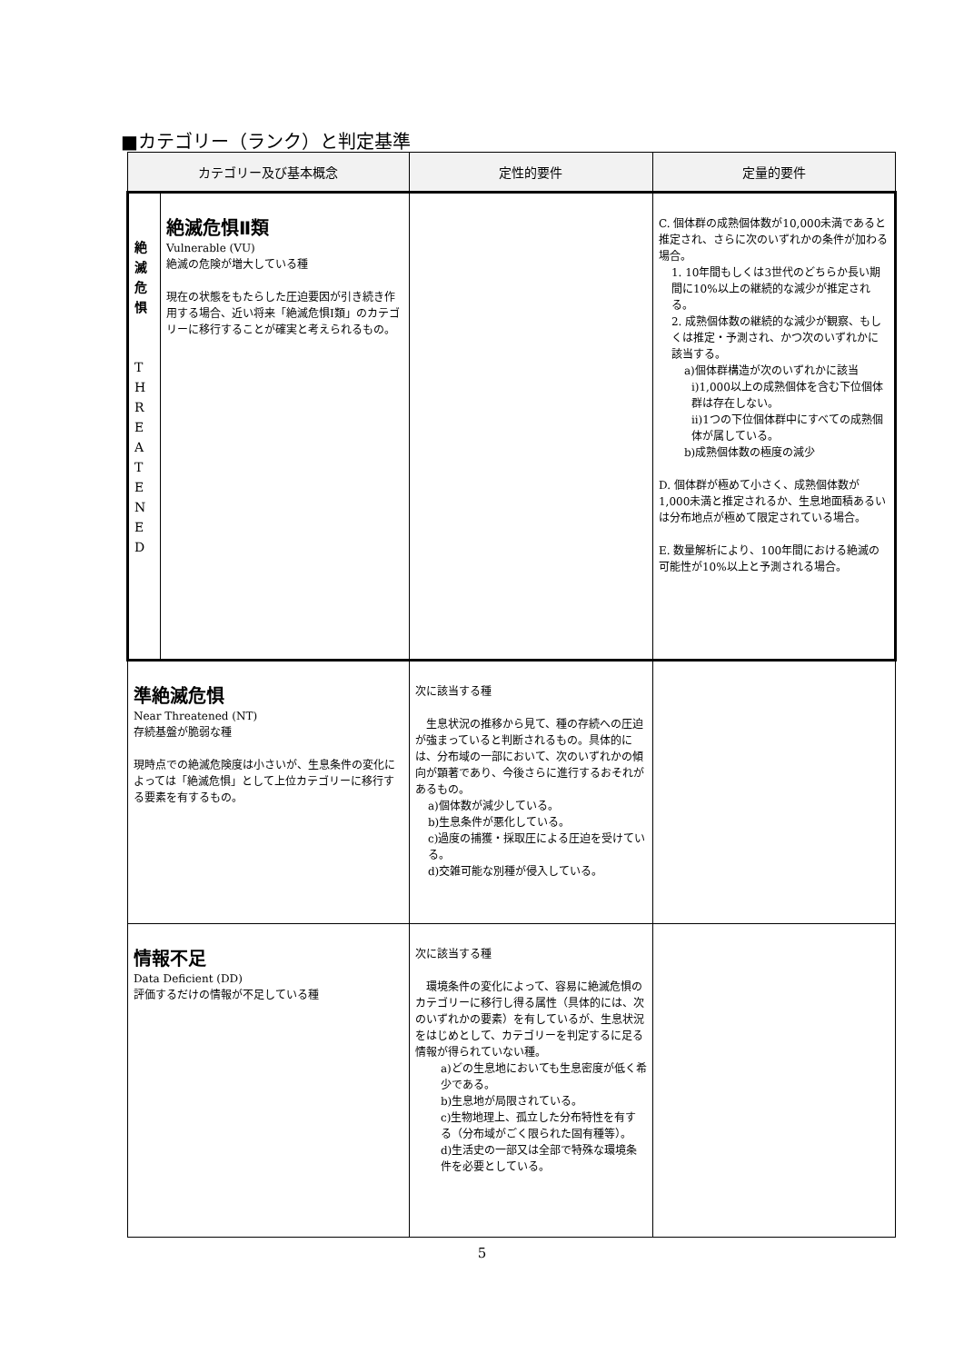■カテゴリー（ランク）と判定基準
| カテゴリー及び基本概念 | | 定性的要件 | 定量的要件 |
| --- | --- | --- | --- |
| 絶 滅 危 惧 T H R E A T E N E D | 絶滅危惧Ⅱ類 Vulnerable (VU) 絶滅の危険が増大している種 現在の状態をもたらした圧迫要因が引き続き作用する場合、近い将来「絶滅危惧Ⅰ類」のカテゴリーに移行することが確実と考えられるもの。 | | C. 個体群の成熟個体数が10,000未満であると推定され、さらに次のいずれかの条件が加わる場合。 1. 10年間もしくは3世代のどちらか長い期間に10%以上の継続的な減少が推定される。 2. 成熟個体数の継続的な減少が観察、もしくは推定・予測され、かつ次のいずれかに該当する。 a)個体群構造が次のいずれかに該当 i)1,000以上の成熟個体を含む下位個体群は存在しない。 ii)1つの下位個体群中にすべての成熟個体が属している。 b)成熟個体数の極度の減少 D. 個体群が極めて小さく、成熟個体数が1,000未満と推定されるか、生息地面積あるいは分布地点が極めて限定されている場合。 E. 数量解析により、100年間における絶滅の可能性が10%以上と予測される場合。 |
| 準絶滅危惧 Near Threatened (NT) 存続基盤が脆弱な種 現時点での絶滅危険度は小さいが、生息条件の変化によっては「絶滅危惧」として上位カテゴリーに移行する要素を有するもの。 | | 次に該当する種 生息状況の推移から見て、種の存続への圧迫が強まっていると判断されるもの。具体的には、分布域の一部において、次のいずれかの傾向が顕著であり、今後さらに進行するおそれがあるもの。 a)個体数が減少している。 b)生息条件が悪化している。 c)過度の捕獲・採取圧による圧迫を受けている。 d)交雑可能な別種が侵入している。 | |
| 情報不足 Data Deficient (DD) 評価するだけの情報が不足している種 | | 次に該当する種 環境条件の変化によって、容易に絶滅危惧のカテゴリーに移行し得る属性（具体的には、次のいずれかの要素）を有しているが、生息状況をはじめとして、カテゴリーを判定するに足る情報が得られていない種。 a)どの生息地においても生息密度が低く希少である。 b)生息地が局限されている。 c)生物地理上、孤立した分布特性を有する（分布域がごく限られた固有種等）。 d)生活史の一部又は全部で特殊な環境条件を必要としている。 | |
5